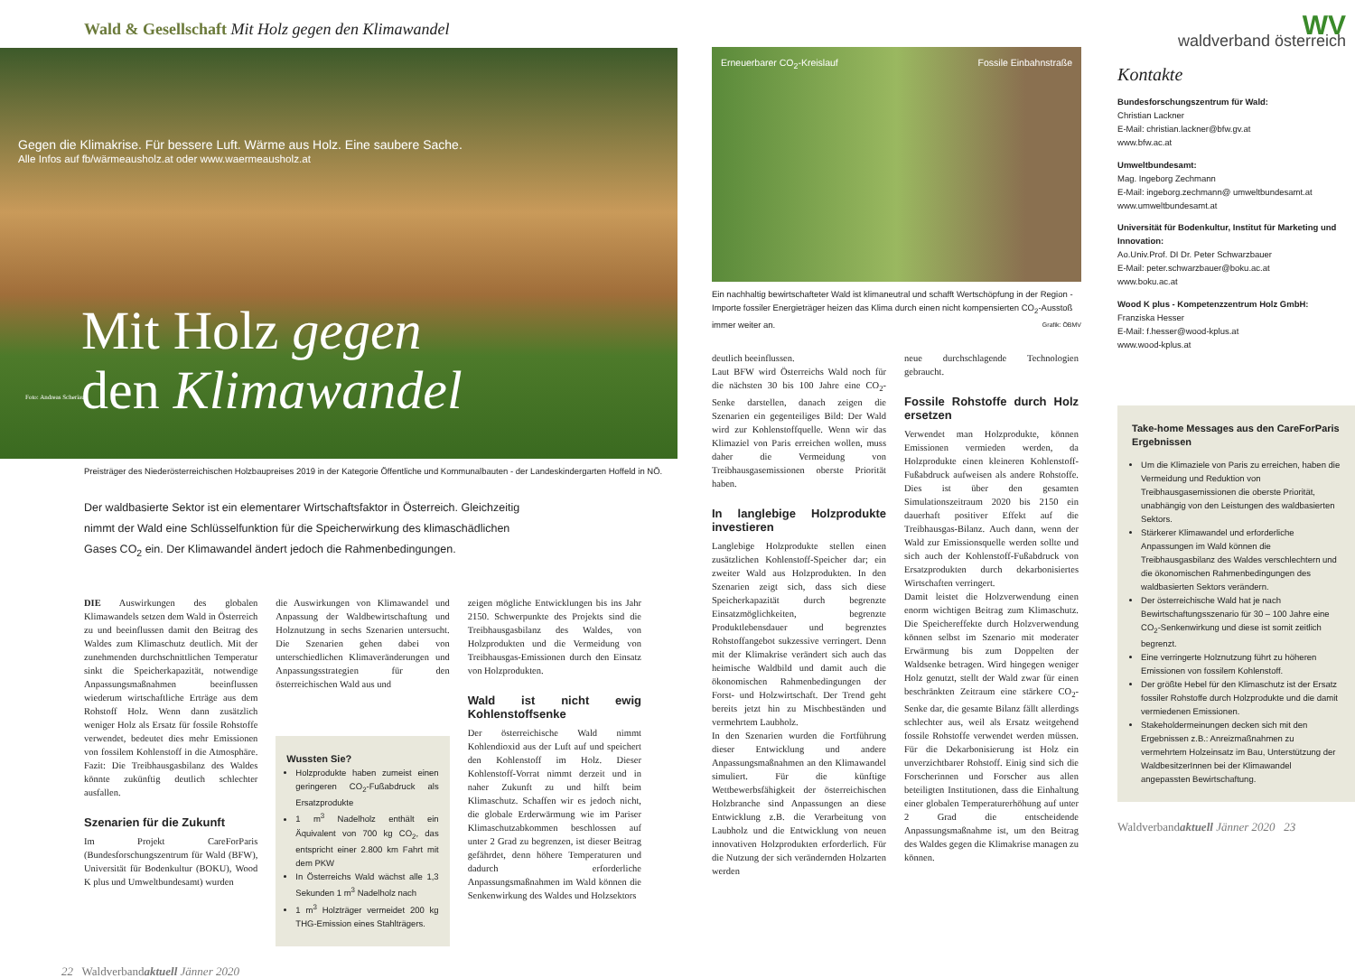Wald & Gesellschaft Mit Holz gegen den Klimawandel
Gegen die Klimakrise. Für bessere Luft. Wärme aus Holz. Eine saubere Sache.
Alle Infos auf fb/wärmeausholz.at oder www.waermeausholz.at
Mit Holz gegen
den Klimawandel
Foto: Andreas Scheriau
Preisträger des Niederösterreichischen Holzbaupreises 2019 in der Kategorie Öffentliche und Kommunalbauten - der Landeskindergarten Hoffeld in NÖ.
Der waldbasierte Sektor ist ein elementarer Wirtschaftsfaktor in Österreich. Gleichzeitig nimmt der Wald eine Schlüsselfunktion für die Speicherwirkung des klimaschädlichen Gases CO<sub>2</sub> ein. Der Klimawandel ändert jedoch die Rahmenbedingungen.
DIE Auswirkungen des globalen Klimawandels setzen dem Wald in Österreich zu und beeinflussen damit den Beitrag des Waldes zum Klimaschutz deutlich. Mit der zunehmenden durchschnittlichen Temperatur sinkt die Speicherkapazität, notwendige Anpassungsmaßnahmen beeinflussen wiederum wirtschaftliche Erträge aus dem Rohstoff Holz. Wenn dann zusätzlich weniger Holz als Ersatz für fossile Rohstoffe verwendet, bedeutet dies mehr Emissionen von fossilem Kohlenstoff in die Atmosphäre. Fazit: Die Treibhausgasbilanz des Waldes könnte zukünftig deutlich schlechter ausfallen.
Szenarien für die Zukunft
Im Projekt CareForParis (Bundesforschungszentrum für Wald (BFW), Universität für Bodenkultur (BOKU), Wood K plus und Umweltbundesamt) wurden
die Auswirkungen von Klimawandel und Anpassung der Waldbewirtschaftung und Holznutzung in sechs Szenarien untersucht. Die Szenarien gehen dabei von unterschiedlichen Klimaveränderungen und Anpassungsstrategien für den österreichischen Wald aus und
Wussten Sie?
Holzprodukte haben zumeist einen geringeren CO<sub>2</sub>-Fußabdruck als Ersatzprodukte
1 m<sup>3</sup> Nadelholz enthält ein Äquivalent von 700 kg CO<sub>2</sub>, das entspricht einer 2.800 km Fahrt mit dem PKW
In Österreichs Wald wächst alle 1,3 Sekunden 1 m<sup>3</sup> Nadelholz nach
1 m<sup>3</sup> Holzträger vermeidet 200 kg THG-Emission eines Stahlträgers.
zeigen mögliche Entwicklungen bis ins Jahr 2150. Schwerpunkte des Projekts sind die Treibhausgasbilanz des Waldes, von Holzprodukten und die Vermeidung von Treibhausgas-Emissionen durch den Einsatz von Holzprodukten.
Wald ist nicht ewig Kohlenstoffsenke
Der österreichische Wald nimmt Kohlendioxid aus der Luft auf und speichert den Kohlenstoff im Holz. Dieser Kohlenstoff-Vorrat nimmt derzeit und in naher Zukunft zu und hilft beim Klimaschutz. Schaffen wir es jedoch nicht, die globale Erderwärmung wie im Pariser Klimaschutzabkommen beschlossen auf unter 2 Grad zu begrenzen, ist dieser Beitrag gefährdet, denn höhere Temperaturen und dadurch erforderliche Anpassungsmaßnahmen im Wald können die Senkenwirkung des Waldes und Holzsektors
22 Waldverbandaktuell Jänner 2020
Erneuerbarer CO<sub>2</sub>-Kreislauf Fossile Einbahnstraße
Ein nachhaltig bewirtschafteter Wald ist klimaneutral und schafft Wertschöpfung in der Region - Importe fossiler Energieträger heizen das Klima durch einen nicht kompensierten CO<sub>2</sub>-Ausstoß immer weiter an. Grafik: ÖBMV
deutlich beeinflussen.
Laut BFW wird Österreichs Wald noch für die nächsten 30 bis 100 Jahre eine CO<sub>2</sub>-Senke darstellen, danach zeigen die Szenarien ein gegenteiliges Bild: Der Wald wird zur Kohlenstoffquelle. Wenn wir das Klimaziel von Paris erreichen wollen, muss daher die Vermeidung von Treibhausgasemissionen oberste Priorität haben.
In langlebige Holzprodukte investieren
Langlebige Holzprodukte stellen einen zusätzlichen Kohlenstoff-Speicher dar; ein zweiter Wald aus Holzprodukten. In den Szenarien zeigt sich, dass sich diese Speicherkapazität durch begrenzte Einsatzmöglichkeiten, begrenzte Produktlebensdauer und begrenztes Rohstoffangebot sukzessive verringert. Denn mit der Klimakrise verändert sich auch das heimische Waldbild und damit auch die ökonomischen Rahmenbedingungen der Forst- und Holzwirtschaft. Der Trend geht bereits jetzt hin zu Mischbeständen und vermehrtem Laubholz.
In den Szenarien wurden die Fortführung dieser Entwicklung und andere Anpassungsmaßnahmen an den Klimawandel simuliert. Für die künftige Wettbewerbsfähigkeit der österreichischen Holzbranche sind Anpassungen an diese Entwicklung z.B. die Verarbeitung von Laubholz und die Entwicklung von neuen innovativen Holzprodukten erforderlich. Für die Nutzung der sich verändernden Holzarten werden
neue durchschlagende Technologien gebraucht.
Fossile Rohstoffe durch Holz ersetzen
Verwendet man Holzprodukte, können Emissionen vermieden werden, da Holzprodukte einen kleineren Kohlenstoff-Fußabdruck aufweisen als andere Rohstoffe. Dies ist über den gesamten Simulationszeitraum 2020 bis 2150 ein dauerhaft positiver Effekt auf die Treibhausgas-Bilanz. Auch dann, wenn der Wald zur Emissionsquelle werden sollte und sich auch der Kohlenstoff-Fußabdruck von Ersatzprodukten durch dekarbonisiertes Wirtschaften verringert.
Damit leistet die Holzverwendung einen enorm wichtigen Beitrag zum Klimaschutz. Die Speichereffekte durch Holzverwendung können selbst im Szenario mit moderater Erwärmung bis zum Doppelten der Waldsenke betragen. Wird hingegen weniger Holz genutzt, stellt der Wald zwar für einen beschränkten Zeitraum eine stärkere CO<sub>2</sub>-Senke dar, die gesamte Bilanz fällt allerdings schlechter aus, weil als Ersatz weitgehend fossile Rohstoffe verwendet werden müssen. Für die Dekarbonisierung ist Holz ein unverzichtbarer Rohstoff. Einig sind sich die Forscherinnen und Forscher aus allen beteiligten Institutionen, dass die Einhaltung einer globalen Temperaturerhöhung auf unter 2 Grad die entscheidende Anpassungsmaßnahme ist, um den Beitrag des Waldes gegen die Klimakrise managen zu können.
WV
waldverband österreich
Kontakte
Bundesforschungszentrum für Wald:
Christian Lackner
E-Mail: christian.lackner@bfw.gv.at
www.bfw.ac.at
Umweltbundesamt:
Mag. Ingeborg Zechmann
E-Mail: ingeborg.zechmann@ umweltbundesamt.at
www.umweltbundesamt.at
Universität für Bodenkultur, Institut für Marketing und Innovation:
Ao.Univ.Prof. DI Dr. Peter Schwarzbauer
E-Mail: peter.schwarzbauer@boku.ac.at
www.boku.ac.at
Wood K plus - Kompetenzzentrum Holz GmbH:
Franziska Hesser
E-Mail: f.hesser@wood-kplus.at
www.wood-kplus.at
Take-home Messages aus den CareForParis Ergebnissen
Um die Klimaziele von Paris zu erreichen, haben die Vermeidung und Reduktion von Treibhausgasemissionen die oberste Priorität, unabhängig von den Leistungen des waldbasierten Sektors.
Stärkerer Klimawandel und erforderliche Anpassungen im Wald können die Treibhausgasbilanz des Waldes verschlechtern und die ökonomischen Rahmenbedingungen des waldbasierten Sektors verändern.
Der österreichische Wald hat je nach Bewirtschaftungsszenario für 30 – 100 Jahre eine CO<sub>2</sub>-Senkenwirkung und diese ist somit zeitlich begrenzt.
Eine verringerte Holznutzung führt zu höheren Emissionen von fossilem Kohlenstoff.
Der größte Hebel für den Klimaschutz ist der Ersatz fossiler Rohstoffe durch Holzprodukte und die damit vermiedenen Emissionen.
Stakeholdermeinungen decken sich mit den Ergebnissen z.B.: Anreizmaßnahmen zu vermehrtem Holzeinsatz im Bau, Unterstützung der WaldbesitzerInnen bei der Klimawandel angepassten Bewirtschaftung.
Waldverbandaktuell Jänner 2020 23